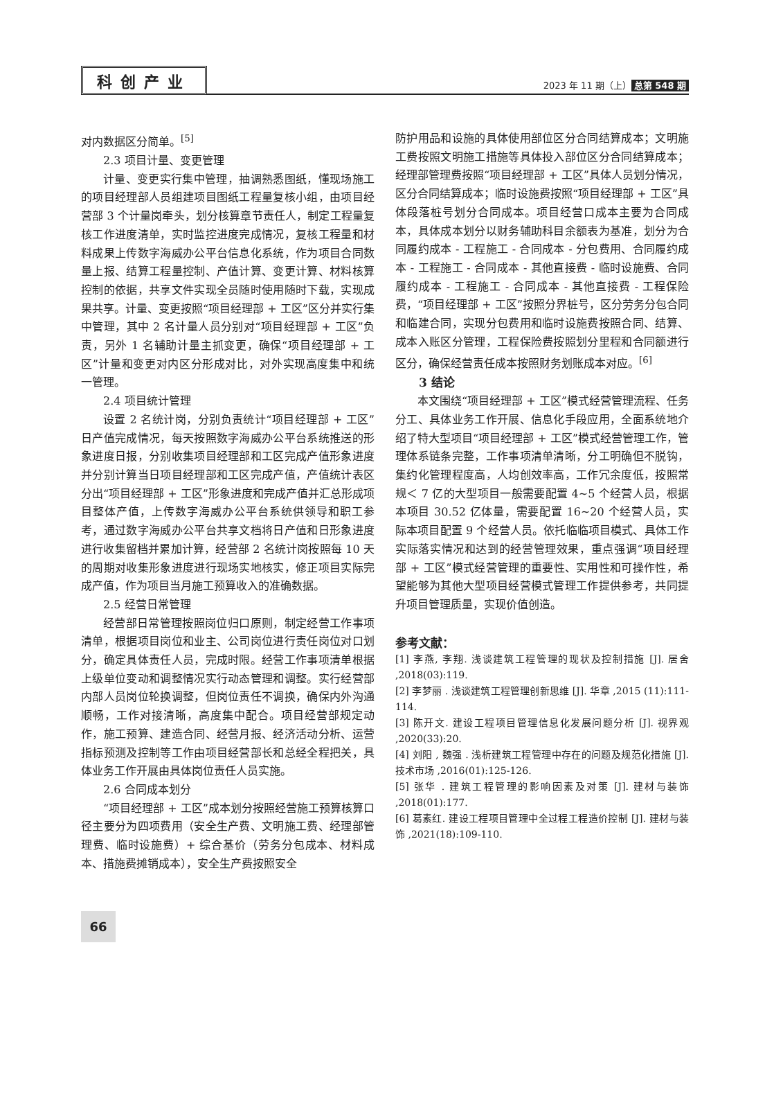科创产业
2023 年 11 期（上） 总第 548 期
对内数据区分简单。<sup>[5]</sup>
2.3 项目计量、变更管理
计量、变更实行集中管理，抽调熟悉图纸，懂现场施工的项目经理部人员组建项目图纸工程量复核小组，由项目经营部 3 个计量岗牵头，划分核算章节责任人，制定工程量复核工作进度清单，实时监控进度完成情况，复核工程量和材料成果上传数字海威办公平台信息化系统，作为项目合同数量上报、结算工程量控制、产值计算、变更计算、材料核算控制的依据，共享文件实现全员随时使用随时下载，实现成果共享。计量、变更按照“项目经理部 + 工区”区分并实行集中管理，其中 2 名计量人员分别对“项目经理部 + 工区”负责，另外 1 名辅助计量主抓变更，确保“项目经理部 + 工区”计量和变更对内区分形成对比，对外实现高度集中和统一管理。
2.4 项目统计管理
设置 2 名统计岗，分别负责统计“项目经理部 + 工区”日产值完成情况，每天按照数字海威办公平台系统推送的形象进度日报，分别收集项目经理部和工区完成产值形象进度并分别计算当日项目经理部和工区完成产值，产值统计表区分出“项目经理部 + 工区”形象进度和完成产值并汇总形成项目整体产值，上传数字海威办公平台系统供领导和职工参考，通过数字海威办公平台共享文档将日产值和日形象进度进行收集留档并累加计算，经营部 2 名统计岗按照每 10 天的周期对收集形象进度进行现场实地核实，修正项目实际完成产值，作为项目当月施工预算收入的准确数据。
2.5 经营日常管理
经营部日常管理按照岗位归口原则，制定经营工作事项清单，根据项目岗位和业主、公司岗位进行责任岗位对口划分，确定具体责任人员，完成时限。经营工作事项清单根据上级单位变动和调整情况实行动态管理和调整。实行经营部内部人员岗位轮换调整，但岗位责任不调换，确保内外沟通顺畅，工作对接清晰，高度集中配合。项目经营部规定动作，施工预算、建造合同、经营月报、经济活动分析、运营指标预测及控制等工作由项目经营部长和总经全程把关，具体业务工作开展由具体岗位责任人员实施。
2.6 合同成本划分
“项目经理部 + 工区”成本划分按照经营施工预算核算口径主要分为四项费用（安全生产费、文明施工费、经理部管理费、临时设施费）+ 综合基价（劳务分包成本、材料成本、措施费摊销成本），安全生产费按照安全
防护用品和设施的具体使用部位区分合同结算成本；文明施工费按照文明施工措施等具体投入部位区分合同结算成本；经理部管理费按照“项目经理部 + 工区”具体人员划分情况，区分合同结算成本；临时设施费按照“项目经理部 + 工区”具体段落桩号划分合同成本。项目经营口成本主要为合同成本，具体成本划分以财务辅助科目余额表为基准，划分为合同履约成本 - 工程施工 - 合同成本 - 分包费用、合同履约成本 - 工程施工 - 合同成本 - 其他直接费 - 临时设施费、合同履约成本 - 工程施工 - 合同成本 - 其他直接费 - 工程保险费，“项目经理部 + 工区”按照分界桩号，区分劳务分包合同和临建合同，实现分包费用和临时设施费按照合同、结算、成本入账区分管理，工程保险费按照划分里程和合同额进行区分，确保经营责任成本按照财务划账成本对应。<sup>[6]</sup>
3 结论
本文围绕“项目经理部 + 工区”模式经营管理流程、任务分工、具体业务工作开展、信息化手段应用，全面系统地介绍了特大型项目“项目经理部 + 工区”模式经营管理工作，管理体系链条完整，工作事项清单清晰，分工明确但不脱钩，集约化管理程度高，人均创效率高，工作冗余度低，按照常规＜ 7 亿的大型项目一般需要配置 4~5 个经营人员，根据本项目 30.52 亿体量，需要配置 16~20 个经营人员，实际本项目配置 9 个经营人员。依托临临项目模式、具体工作实际落实情况和达到的经营管理效果，重点强调“项目经理部 + 工区”模式经营管理的重要性、实用性和可操作性，希望能够为其他大型项目经营模式管理工作提供参考，共同提升项目管理质量，实现价值创造。
参考文献：
[1] 李燕, 李翔. 浅谈建筑工程管理的现状及控制措施 [J]. 居舍 ,2018(03):119.
[2] 李梦丽 . 浅谈建筑工程管理创新思维 [J]. 华章 ,2015 (11):111-114.
[3] 陈开文. 建设工程项目管理信息化发展问题分析 [J]. 视界观 ,2020(33):20.
[4] 刘阳 , 魏强 . 浅析建筑工程管理中存在的问题及规范化措施 [J]. 技术市场 ,2016(01):125-126.
[5] 张华 . 建筑工程管理的影响因素及对策 [J]. 建材与装饰 ,2018(01):177.
[6] 葛素红. 建设工程项目管理中全过程工程造价控制 [J]. 建材与装饰 ,2021(18):109-110.
66